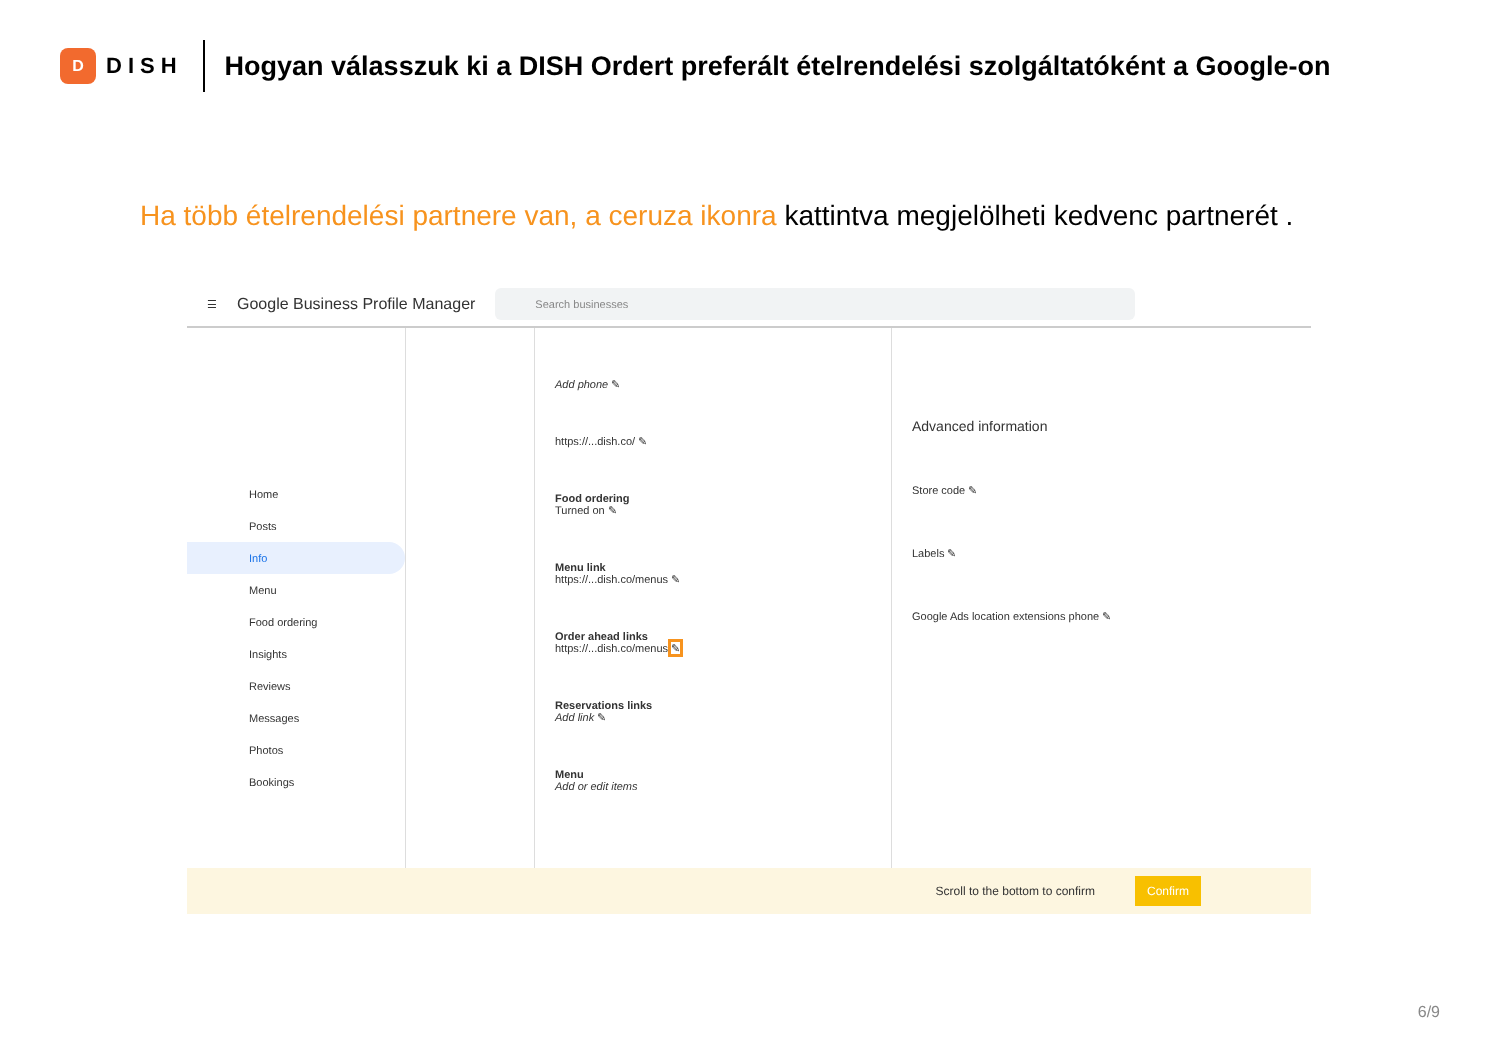D
DISH
Hogyan válasszuk ki a DISH Ordert preferált ételrendelési szolgáltatóként a Google-on
Ha több ételrendelési partnere van, a ceruza ikonra kattintva megjelölheti kedvenc partnerét .
☰ Google Business Profile Manager
Search businesses
Home
Posts
Info
Menu
Food ordering
Insights
Reviews
Messages
Photos
Bookings
Add phone ✎
https://...dish.co/ ✎
Food ordering
Turned on ✎
Menu link
https://...dish.co/menus ✎
Order ahead links
https://...dish.co/menus ✎
Reservations links
Add link ✎
Menu
Add or edit items
Advanced information
Store code ✎
Labels ✎
Google Ads location extensions phone ✎
Scroll to the bottom to confirm Confirm
6/9